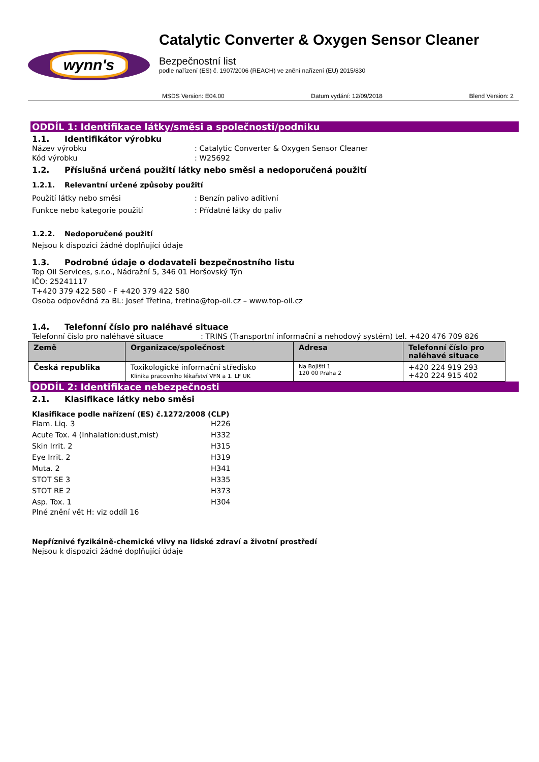wynn's
Catalytic Converter & Oxygen Sensor Cleaner
Bezpečnostní list
podle nařízení (ES) č. 1907/2006 (REACH) ve znění nařízení (EU) 2015/830
MSDS Version: E04.00 Datum vydání: 12/09/2018 Blend Version: 2
ODDÍL 1: Identifikace látky/směsi a společnosti/podniku
1.1. Identifikátor výrobku
Název výrobku: Catalytic Converter & Oxygen Sensor Cleaner
Kód výrobku: W25692
1.2. Příslušná určená použití látky nebo směsi a nedoporučená použití
1.2.1. Relevantní určené způsoby použití
Použití látky nebo směsi: Benzín palivo aditivní
Funkce nebo kategorie použití: Přídatné látky do paliv
1.2.2. Nedoporučené použití
Nejsou k dispozici žádné doplňující údaje
1.3. Podrobné údaje o dodavateli bezpečnostního listu
Top Oil Services, s.r.o., Nádražní 5, 346 01 Horšovský Týn
IČO: 25241117
T+420 379 422 580 - F +420 379 422 580
Osoba odpovědná za BL: Josef Třetina, tretina@top-oil.cz – www.top-oil.cz
1.4. Telefonní číslo pro naléhavé situace
Telefonní číslo pro naléhavé situace: TRINS (Transportní informační a nehodový systém) tel. +420 476 709 826
| Země | Organizace/společnost | Adresa | Telefonní číslo pro naléhavé situace |
| --- | --- | --- | --- |
| Česká republika | Toxikologické informační středisko Klinika pracovního lékařství VFN a 1. LF UK | Na Bojišti 1 120 00 Praha 2 | +420 224 919 293 +420 224 915 402 |
ODDÍL 2: Identifikace nebezpečnosti
2.1. Klasifikace látky nebo směsi
Klasifikace podle nařízení (ES) č.1272/2008 (CLP)
Flam. Liq. 3 H226
Acute Tox. 4 (Inhalation:dust,mist) H332
Skin Irrit. 2 H315
Eye Irrit. 2 H319
Muta. 2 H341
STOT SE 3 H335
STOT RE 2 H373
Asp. Tox. 1 H304
Plné znění vět H: viz oddíl 16
Nepříznivé fyzikálně-chemické vlivy na lidské zdraví a životní prostředí
Nejsou k dispozici žádné doplňující údaje